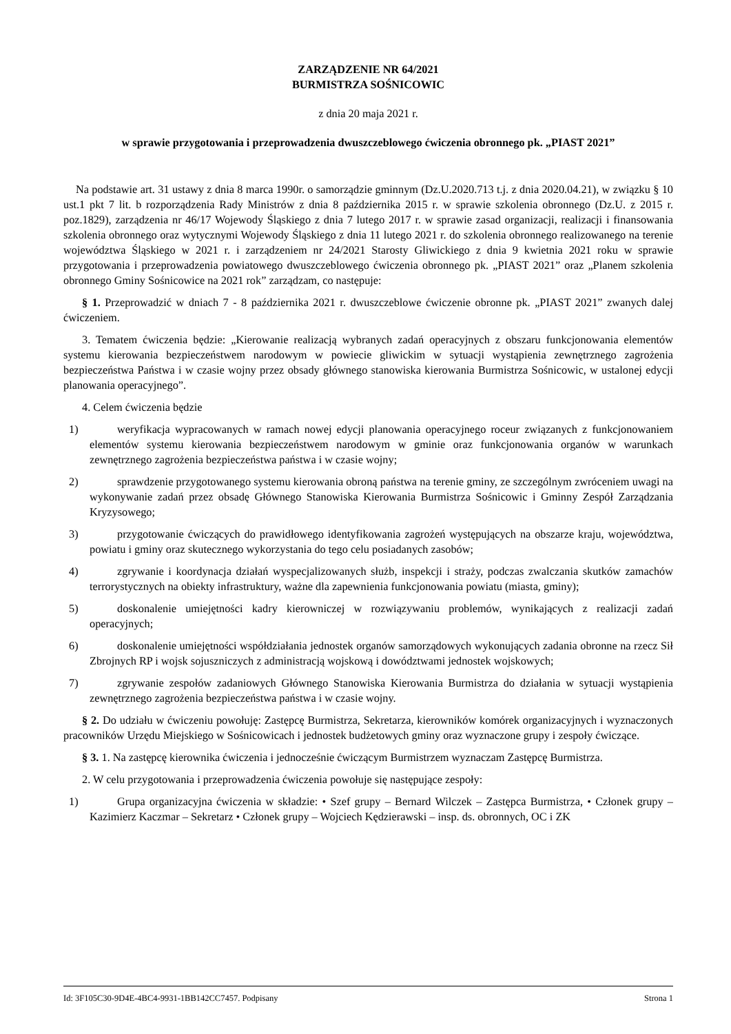ZARZĄDZENIE NR 64/2021
BURMISTRZA SOŚNICOWIC
z dnia 20 maja 2021 r.
w sprawie przygotowania i przeprowadzenia dwuszczeblowego ćwiczenia obronnego pk. „PIAST 2021”
Na podstawie art. 31 ustawy z dnia 8 marca 1990r. o samorządzie gminnym (Dz.U.2020.713 t.j. z dnia 2020.04.21), w związku § 10 ust.1 pkt 7 lit. b rozporządzenia Rady Ministrów z dnia 8 października 2015 r. w sprawie szkolenia obronnego (Dz.U. z 2015 r. poz.1829), zarządzenia nr 46/17 Wojewody Śląskiego z dnia 7 lutego 2017 r. w sprawie zasad organizacji, realizacji i finansowania szkolenia obronnego oraz wytycznymi Wojewody Śląskiego z dnia 11 lutego 2021 r. do szkolenia obronnego realizowanego na terenie województwa Śląskiego w 2021 r. i zarządzeniem nr 24/2021 Starosty Gliwickiego z dnia 9 kwietnia 2021 roku w sprawie przygotowania i przeprowadzenia powiatowego dwuszczeblowego ćwiczenia obronnego pk. „PIAST 2021” oraz „Planem szkolenia obronnego Gminy Sośnicowice na 2021 rok” zarządzam, co następuje:
§ 1. Przeprowadzić w dniach 7 - 8 października 2021 r. dwuszczeblowe ćwiczenie obronne pk. „PIAST 2021” zwanych dalej ćwiczeniem.
3. Tematem ćwiczenia będzie: „Kierowanie realizacją wybranych zadań operacyjnych z obszaru funkcjonowania elementów systemu kierowania bezpieczeństwem narodowym w powiecie gliwickim w sytuacji wystąpienia zewnętrznego zagrożenia bezpieczeństwa Państwa i w czasie wojny przez obsady głównego stanowiska kierowania Burmistrza Sośnicowic, w ustalonej edycji planowania operacyjnego”.
4. Celem ćwiczenia będzie
1) weryfikacja wypracowanych w ramach nowej edycji planowania operacyjnego roceur związanych z funkcjonowaniem elementów systemu kierowania bezpieczeństwem narodowym w gminie oraz funkcjonowania organów w warunkach zewnętrznego zagrożenia bezpieczeństwa państwa i w czasie wojny;
2) sprawdzenie przygotowanego systemu kierowania obroną państwa na terenie gminy, ze szczególnym zwróceniem uwagi na wykonywanie zadań przez obsadę Głównego Stanowiska Kierowania Burmistrza Sośnicowic i Gminny Zespół Zarządzania Kryzysowego;
3) przygotowanie ćwiczących do prawidłowego identyfikowania zagrożeń występujących na obszarze kraju, województwa, powiatu i gminy oraz skutecznego wykorzystania do tego celu posiadanych zasobów;
4) zgrywanie i koordynacja działań wyspecjalizowanych służb, inspekcji i straży, podczas zwalczania skutków zamachów terrorystycznych na obiekty infrastruktury, ważne dla zapewnienia funkcjonowania powiatu (miasta, gminy);
5) doskonalenie umiejętności kadry kierowniczej w rozwiązywaniu problemów, wynikających z realizacji zadań operacyjnych;
6) doskonalenie umiejętności współdziałania jednostek organów samorządowych wykonujących zadania obronne na rzecz Sił Zbrojnych RP i wojsk sojuszniczych z administracją wojskową i dowództwami jednostek wojskowych;
7) zgrywanie zespołów zadaniowych Głównego Stanowiska Kierowania Burmistrza do działania w sytuacji wystąpienia zewnętrznego zagrożenia bezpieczeństwa państwa i w czasie wojny.
§ 2. Do udziału w ćwiczeniu powołuję: Zastępcę Burmistrza, Sekretarza, kierowników komórek organizacyjnych i wyznaczonych pracowników Urzędu Miejskiego w Sośnicowicach i jednostek budżetowych gminy oraz wyznaczone grupy i zespoły ćwiczące.
§ 3. 1. Na zastępcę kierownika ćwiczenia i jednocześnie ćwiczącym Burmistrzem wyznaczam Zastępcę Burmistrza.
2. W celu przygotowania i przeprowadzenia ćwiczenia powołuje się następujące zespoły:
1) Grupa organizacyjna ćwiczenia w składzie: • Szef grupy – Bernard Wilczek – Zastępca Burmistrza, • Członek grupy – Kazimierz Kaczmar – Sekretarz • Członek grupy – Wojciech Kędzierawski – insp. ds. obronnych, OC i ZK
Id: 3F105C30-9D4E-4BC4-9931-1BB142CC7457. Podpisany Strona 1